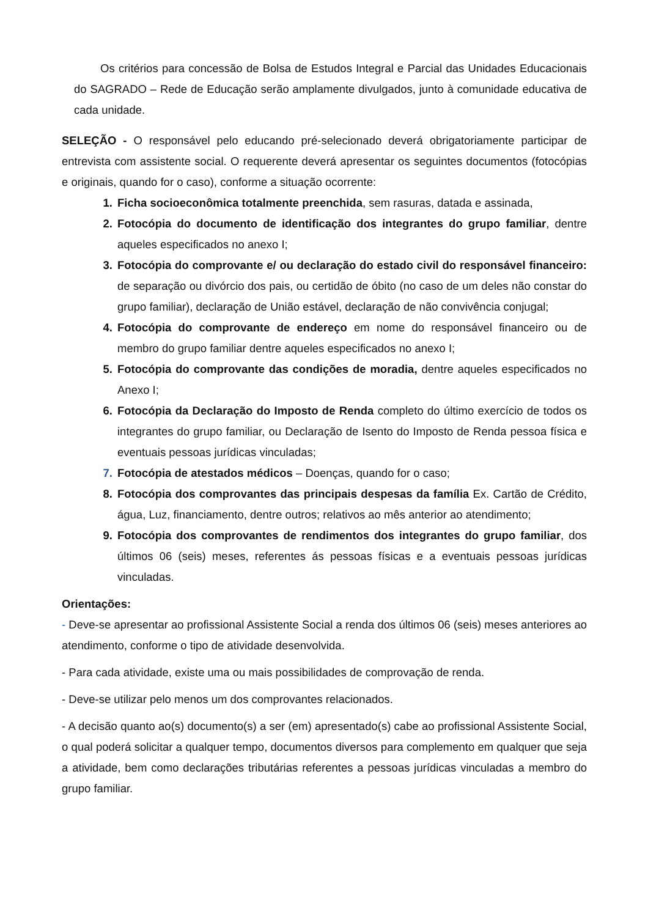Os critérios para concessão de Bolsa de Estudos Integral e Parcial das Unidades Educacionais do SAGRADO – Rede de Educação serão amplamente divulgados, junto à comunidade educativa de cada unidade.
SELEÇÃO - O responsável pelo educando pré-selecionado deverá obrigatoriamente participar de entrevista com assistente social. O requerente deverá apresentar os seguintes documentos (fotocópias e originais, quando for o caso), conforme a situação ocorrente:
1. Ficha socioeconômica totalmente preenchida, sem rasuras, datada e assinada,
2. Fotocópia do documento de identificação dos integrantes do grupo familiar, dentre aqueles especificados no anexo I;
3. Fotocópia do comprovante e/ ou declaração do estado civil do responsável financeiro: de separação ou divórcio dos pais, ou certidão de óbito (no caso de um deles não constar do grupo familiar), declaração de União estável, declaração de não convivência conjugal;
4. Fotocópia do comprovante de endereço em nome do responsável financeiro ou de membro do grupo familiar dentre aqueles especificados no anexo I;
5. Fotocópia do comprovante das condições de moradia, dentre aqueles especificados no Anexo I;
6. Fotocópia da Declaração do Imposto de Renda completo do último exercício de todos os integrantes do grupo familiar, ou Declaração de Isento do Imposto de Renda pessoa física e eventuais pessoas jurídicas vinculadas;
7. Fotocópia de atestados médicos – Doenças, quando for o caso;
8. Fotocópia dos comprovantes das principais despesas da família Ex. Cartão de Crédito, água, Luz, financiamento, dentre outros; relativos ao mês anterior ao atendimento;
9. Fotocópia dos comprovantes de rendimentos dos integrantes do grupo familiar, dos últimos 06 (seis) meses, referentes ás pessoas físicas e a eventuais pessoas jurídicas vinculadas.
Orientações:
- Deve-se apresentar ao profissional Assistente Social a renda dos últimos 06 (seis) meses anteriores ao atendimento, conforme o tipo de atividade desenvolvida.
- Para cada atividade, existe uma ou mais possibilidades de comprovação de renda.
- Deve-se utilizar pelo menos um dos comprovantes relacionados.
- A decisão quanto ao(s) documento(s) a ser (em) apresentado(s) cabe ao profissional Assistente Social, o qual poderá solicitar a qualquer tempo, documentos diversos para complemento em qualquer que seja a atividade, bem como declarações tributárias referentes a pessoas jurídicas vinculadas a membro do grupo familiar.